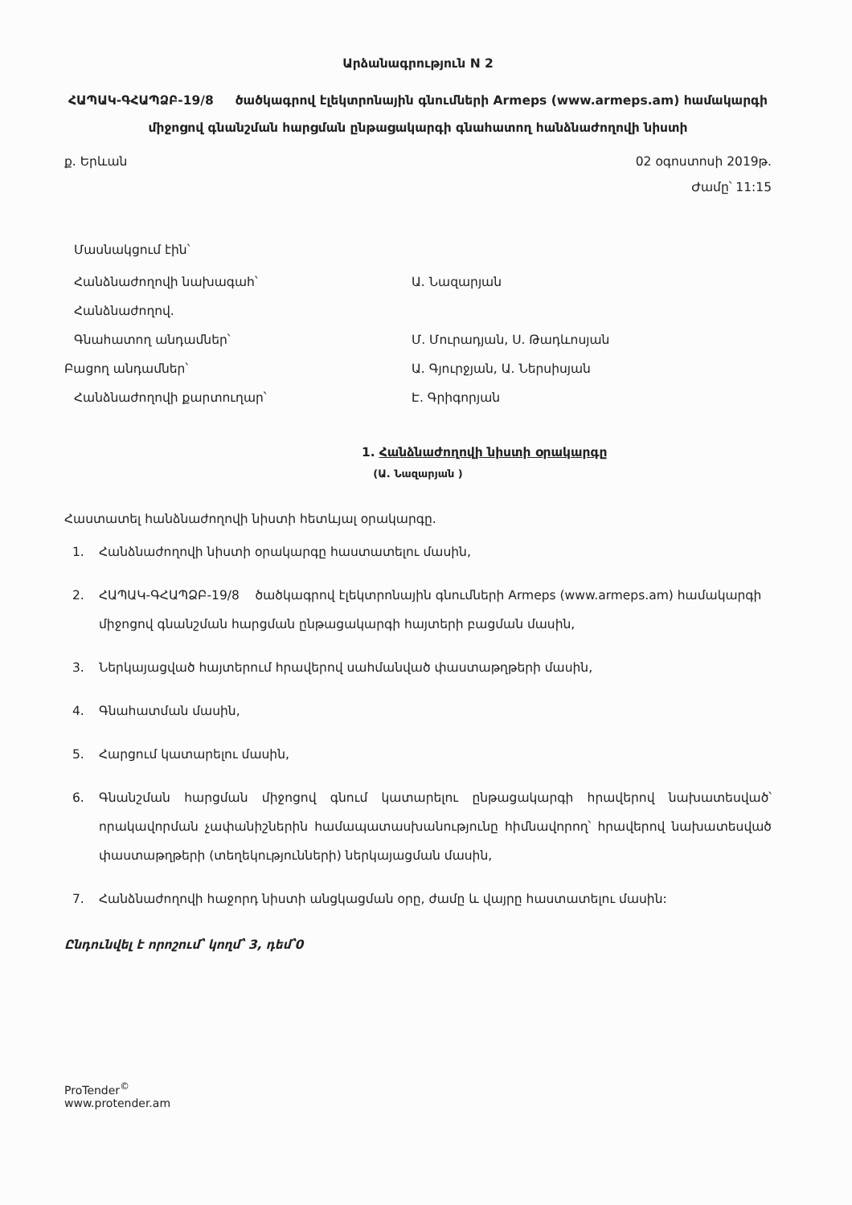Արձանագրություն N 2
ՀԱՊԱԿ-ԳՀԱՊՁԲ-19/8 ծածկագրով էլեկտրոնային գնումների Armeps (www.armeps.am) համակարգի միջոցով գնանշման հարցման ընթացակարգի գնահատող հանձնաժողովի նիստի
ք. Երևան 02 օգոստոսի 2019թ.
Ժամը՝ 11:15
Մասնակցում էին՝
Հանձնաժողովի նախագահ՝ Ա. Նազարյան
Հանձնաժողով.
Գնահատող անդամներ՝ Մ. Մուրադյան, Ս. Թադևոսյան
Բացող անդամներ՝ Ա. Գյուրջյան, Ա. Ներսիսյան
Հանձնաժողովի քարտուղար՝ Է. Գրիգորյան
1. Հանձնաժողովի նիստի օրակարգը
(Ա. Նազարյան )
Հաստատել հանձնաժողովի նիստի հետևյալ օրակարգը.
1. Հանձնաժողովի նիստի օրակարգը հաստատելու մասին,
2. ՀԱՊԱԿ-ԳՀԱՊՁԲ-19/8 ծածկագրով էլեկտրոնային գնումների Armeps (www.armeps.am) համակարգի միջոցով գնանշման հարցման ընթացակարգի հայտերի բացման մասին,
3. Ներկայացված հայտերում հրավերով սահմանված փաստաթղթերի մասին,
4. Գնահատման մասին,
5. Հարցում կատարելու մասին,
6. Գնանշման հարցման միջոցով գնում կատարելու ընթացակարգի հրավերով նախատեսված՝ որակավորման չափանիշներին համապատասխանությունը հիմնավորող՝ հրավերով նախատեսված փաստաթղթերի (տեղեկությունների) ներկայացման մասին,
7. Հանձնաժողովի հաջորդ նիստի անցկացման օրը, ժամը և վայրը հաստատելու մասին:
Ընդունվել է որոշում՝ կողմ՝ 3, դեմ՝0
ProTender<sup>©</sup>
www.protender.am